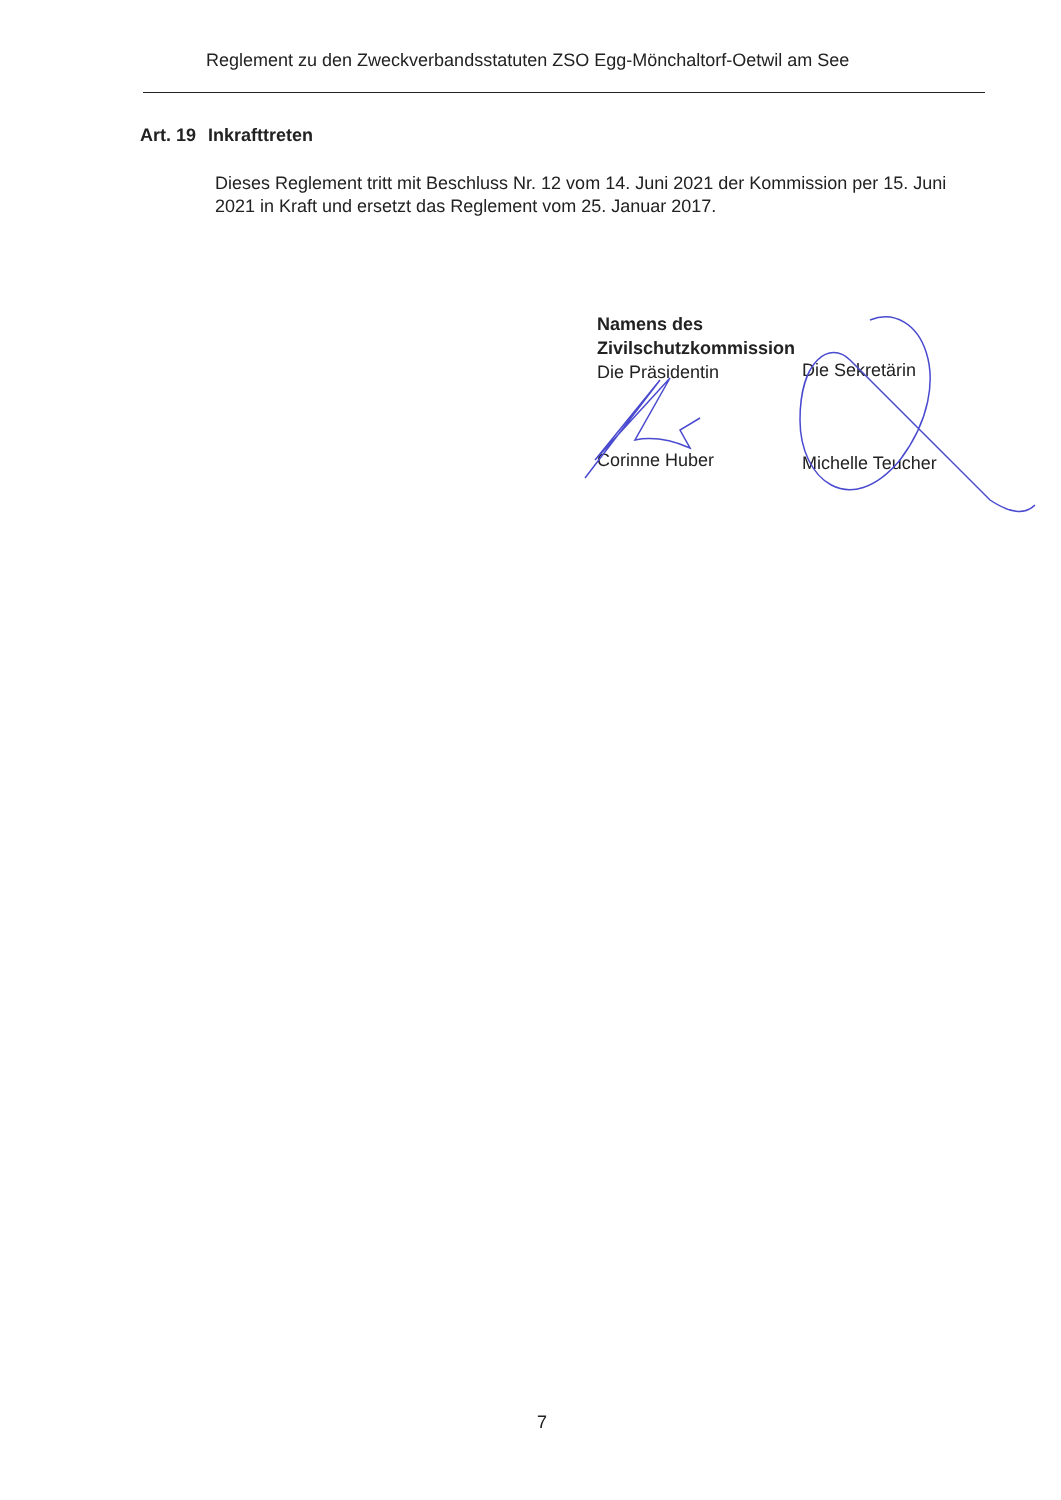Reglement zu den Zweckverbandsstatuten ZSO Egg-Mönchaltorf-Oetwil am See
Art. 19 Inkrafttreten
Dieses Reglement tritt mit Beschluss Nr. 12 vom 14. Juni 2021 der Kommission per 15. Juni 2021 in Kraft und ersetzt das Reglement vom 25. Januar 2017.
Namens des
Zivilschutzkommission
Die Präsidentin
Die Sekretärin
Corinne Huber Michelle Teucher
7